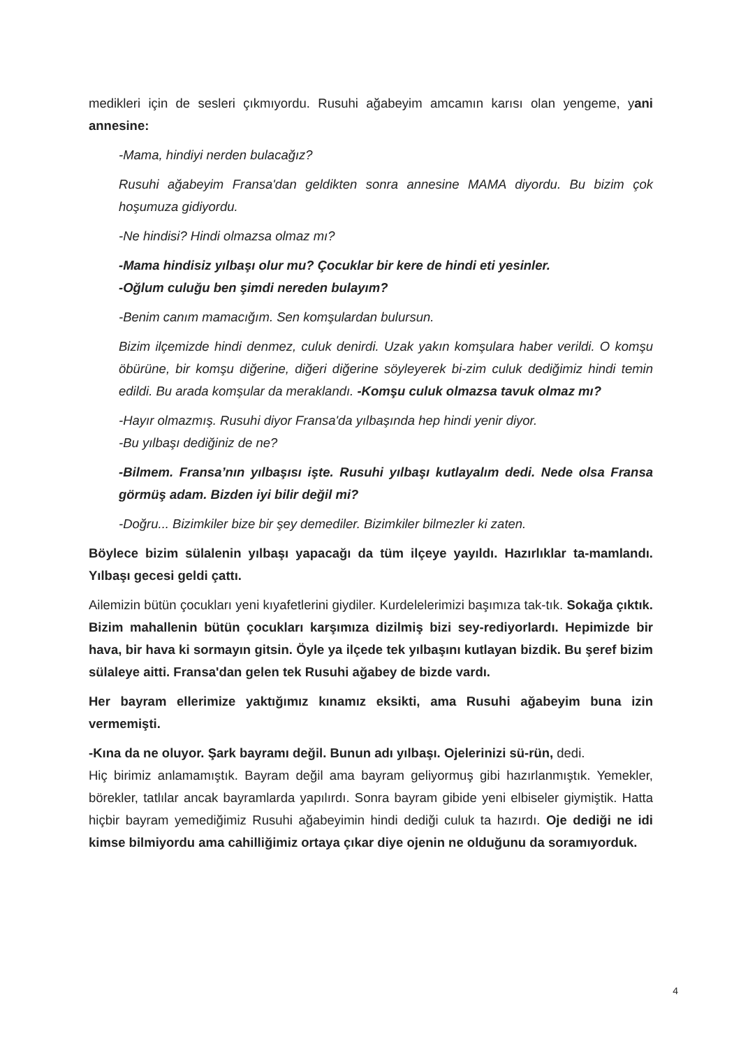medikleri için de sesleri çıkmıyordu. Rusuhi ağabeyim amcamın karısı olan yengeme, yani annesine:
-Mama, hindiyi nerden bulacağız?
Rusuhi ağabeyim Fransa'dan geldikten sonra annesine MAMA diyordu. Bu bizim çok hoşumuza gidiyordu.
-Ne hindisi? Hindi olmazsa olmaz mı?
-Mama hindisiz yılbaşı olur mu? Çocuklar bir kere de hindi eti yesinler.
-Oğlum culuğu ben şimdi nereden bulayım?
-Benim canım mamacığım. Sen komşulardan bulursun.
Bizim ilçemizde hindi denmez, culuk denirdi. Uzak yakın komşulara haber verildi. O komşu öbürüne, bir komşu diğerine, diğeri diğerine söyleyerek bi-zim culuk dediğimiz hindi temin edildi. Bu arada komşular da meraklandı. -Komşu culuk olmazsa tavuk olmaz mı?
-Hayır olmazmış. Rusuhi diyor Fransa'da yılbaşında hep hindi yenir diyor.
-Bu yılbaşı dediğiniz de ne?
-Bilmem. Fransa’nın yılbaşısı işte. Rusuhi yılbaşı kutlayalım dedi. Nede olsa Fransa görmüş adam. Bizden iyi bilir değil mi?
-Doğru... Bizimkiler bize bir şey demediler. Bizimkiler bilmezler ki zaten.
Böylece bizim sülalenin yılbaşı yapacağı da tüm ilçeye yayıldı. Hazırlıklar ta-mamlandı. Yılbaşı gecesi geldi çattı.
Ailemizin bütün çocukları yeni kıyafetlerini giydiler. Kurdelelerimizi başımıza tak-tık. Sokağa çıktık. Bizim mahallenin bütün çocukları karşımıza dizilmiş bizi sey-rediyorlardı. Hepimizde bir hava, bir hava ki sormayın gitsin. Öyle ya ilçede tek yılbaşını kutlayan bizdik. Bu şeref bizim sülaleye aitti. Fransa'dan gelen tek Rusuhi ağabey de bizde vardı.
Her bayram ellerimize yaktığımız kınamız eksikti, ama Rusuhi ağabeyim buna izin vermemişti.
-Kına da ne oluyor. Şark bayramı değil. Bunun adı yılbaşı. Ojelerinizi sü-rün, dedi.
Hiç birimiz anlamamıştık. Bayram değil ama bayram geliyormuş gibi hazırlanmıştık. Yemekler, börekler, tatlılar ancak bayramlarda yapılırdı. Sonra bayram gibide yeni elbiseler giymiştik. Hatta hiçbir bayram yemediğimiz Rusuhi ağabeyimin hindi dediği culuk ta hazırdı. Oje dediği ne idi kimse bilmiyordu ama cahilliğimiz ortaya çıkar diye ojenin ne olduğunu da soramıyorduk.
4